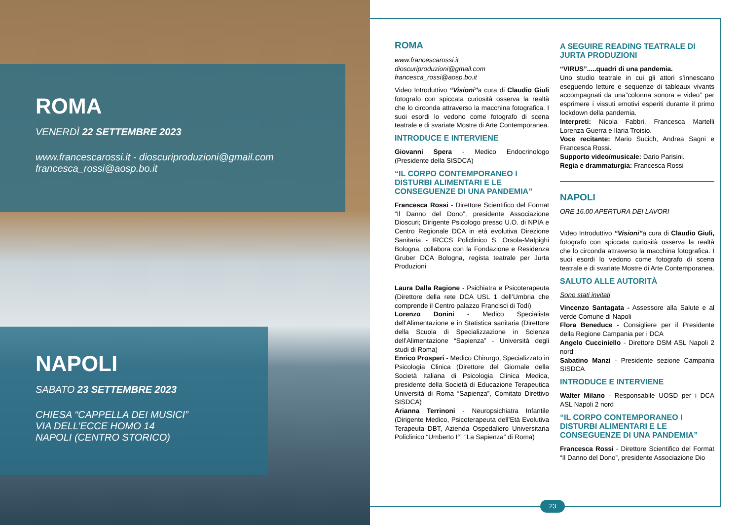ROMA
VENERDÌ 22 SETTEMBRE 2023
www.francescarossi.it - dioscuriproduzioni@gmail.com
francesca_rossi@aosp.bo.it
NAPOLI
SABATO 23 SETTEMBRE 2023
CHIESA “CAPPELLA DEI MUSICI”
VIA DELL’ECCE HOMO 14
NAPOLI (CENTRO STORICO)
ROMA
www.francescarossi.it
dioscuriproduzioni@gmail.com
francesca_rossi@aosp.bo.it
Video Introduttivo “Visioni”a cura di Claudio Giuli fotografo con spiccata curiosità osserva la realtà che lo circonda attraverso la macchina fotografica. I suoi esordi lo vedono come fotografo di scena teatrale e di svariate Mostre di Arte Contemporanea.
INTRODUCE E INTERVIENE
Giovanni Spera - Medico Endocrinologo (Presidente della SISDCA)
“IL CORPO CONTEMPORANEO I DISTURBI ALIMENTARI E LE CONSEGUENZE DI UNA PANDEMIA”
Francesca Rossi - Direttore Scientifico del Format “Il Danno del Dono”, presidente Associazione Dioscuri; Dirigente Psicologo presso U.O. di NPIA e Centro Regionale DCA in età evolutiva Direzione Sanitaria - IRCCS Policlinico S. Orsola-Malpighi Bologna, collabora con la Fondazione e Residenza Gruber DCA Bologna, regista teatrale per Jurta Produzioni
Laura Dalla Ragione - Psichiatra e Psicoterapeuta (Direttore della rete DCA USL 1 dell’Umbria che comprende il Centro palazzo Francisci di Todi)
Lorenzo Donini - Medico Specialista dell’Alimentazione e in Statistica sanitaria (Direttore della Scuola di Specializzazione in Scienza dell’Alimentazione “Sapienza” - Università degli studi di Roma)
Enrico Prosperi - Medico Chirurgo, Specializzato in Psicologia Clinica (Direttore del Giornale della Società Italiana di Psicologia Clinica Medica, presidente della Società di Educazione Terapeutica Università di Roma “Sapienza”, Comitato Direttivo SISDCA)
Arianna Terrinoni - Neuropsichiatra Infantile (Dirigente Medico, Psicoterapeuta dell’Età Evolutiva Terapeuta DBT, Azienda Ospedaliero Universitaria Policlinico “Umberto I°” “La Sapienza” di Roma)
A SEGUIRE READING TEATRALE DI JURTA PRODUZIONI
“VIRUS”.....quadri di una pandemia.
Uno studio teatrale in cui gli attori s’innescano eseguendo letture e sequenze di tableaux vivants accompagnati da una”colonna sonora e video” per esprimere i vissuti emotivi esperiti durante il primo lockdown della pandemia.
Interpreti: Nicola Fabbri, Francesca Martelli Lorenza Guerra e Ilaria Troisio.
Voce recitante: Mario Sucich, Andrea Sagni e Francesca Rossi.
Supporto video/musicale: Dario Parisini.
Regia e drammaturgia: Francesca Rossi
NAPOLI
ORE 16.00 APERTURA DEI LAVORI
Video Introduttivo “Visioni”a cura di Claudio Giuli, fotografo con spiccata curiosità osserva la realtà che lo circonda attraverso la macchina fotografica. I suoi esordi lo vedono come fotografo di scena teatrale e di svariate Mostre di Arte Contemporanea.
SALUTO ALLE AUTORITÀ
Sono stati invitati
Vincenzo Santagata - Assessore alla Salute e al verde Comune di Napoli
Flora Beneduce - Consigliere per il Presidente della Regione Campania per i DCA
Angelo Cucciniello - Direttore DSM ASL Napoli 2 nord
Sabatino Manzi - Presidente sezione Campania SISDCA
INTRODUCE E INTERVIENE
Walter Milano - Responsabile UOSD per i DCA ASL Napoli 2 nord
“IL CORPO CONTEMPORANEO I DISTURBI ALIMENTARI E LE CONSEGUENZE DI UNA PANDEMIA”
Francesca Rossi - Direttore Scientifico del Format “Il Danno del Dono”, presidente Associazione Dio
23